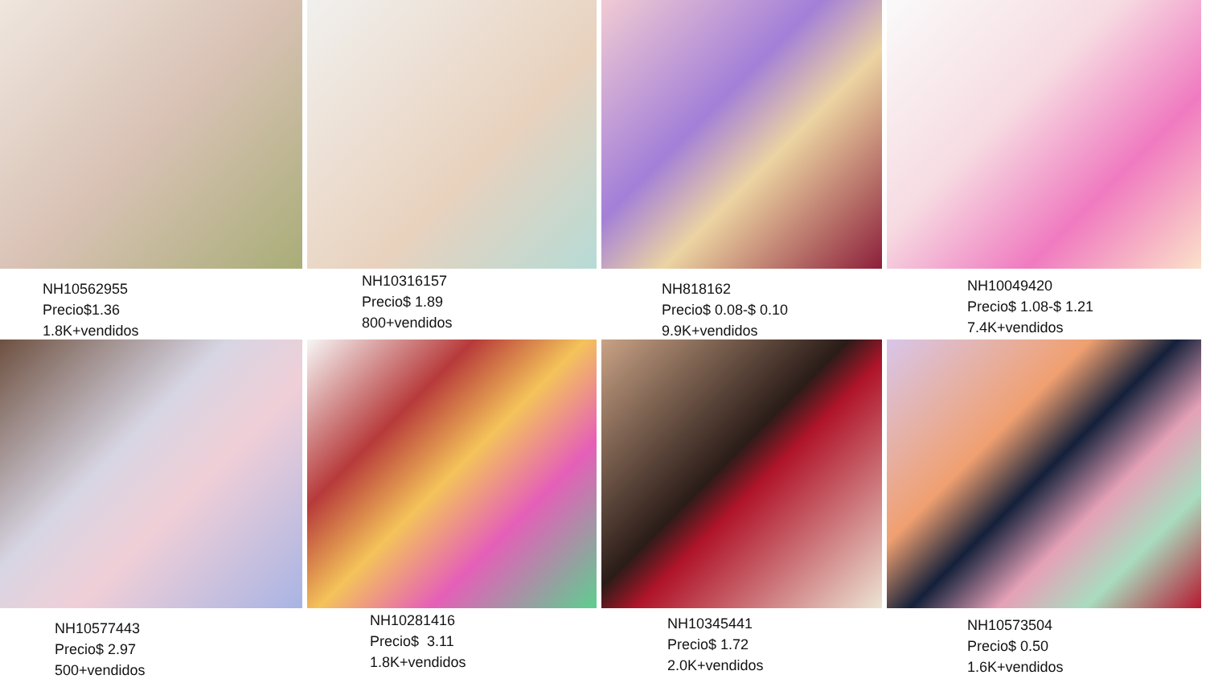NH10562955
Precio$1.36
1.8K+vendidos
NH10316157
Precio$ 1.89
800+vendidos
NH818162
Precio$ 0.08-$ 0.10
9.9K+vendidos
NH10049420
Precio$ 1.08-$ 1.21
7.4K+vendidos
NH10577443
Precio$ 2.97
500+vendidos
NH10281416
Precio$ 3.11
1.8K+vendidos
NH10345441
Precio$ 1.72
2.0K+vendidos
NH10573504
Precio$ 0.50
1.6K+vendidos